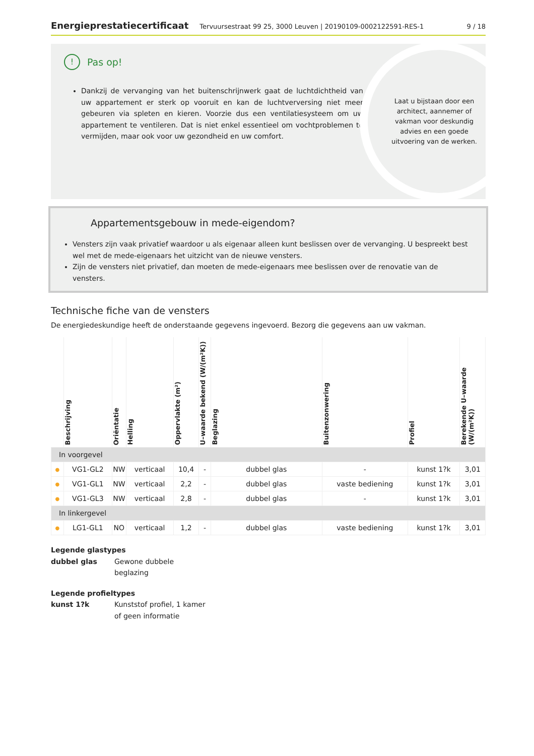Energieprestatiecertificaat Tervuursestraat 99 25, 3000 Leuven | 20190109-0002122591-RES-1 9 / 18
! Pas op!
Dankzij de vervanging van het buitenschrijnwerk gaat de luchtdichtheid van uw appartement er sterk op vooruit en kan de luchtverversing niet meer gebeuren via spleten en kieren. Voorzie dus een ventilatiesysteem om uw appartement te ventileren. Dat is niet enkel essentieel om vochtproblemen te vermijden, maar ook voor uw gezondheid en uw comfort.
Laat u bijstaan door een architect, aannemer of vakman voor deskundig advies en een goede uitvoering van de werken.
Appartementsgebouw in mede-eigendom?
Vensters zijn vaak privatief waardoor u als eigenaar alleen kunt beslissen over de vervanging. U bespreekt best wel met de mede-eigenaars het uitzicht van de nieuwe vensters.
Zijn de vensters niet privatief, dan moeten de mede-eigenaars mee beslissen over de renovatie van de vensters.
Technische fiche van de vensters
De energiedeskundige heeft de onderstaande gegevens ingevoerd. Bezorg die gegevens aan uw vakman.
| | Beschrijving | Oriëntatie | Helling | Oppervlakte (m²) | U–waarde bekend (W/(m²K)) | Beglazing | Buitenzonwering | Profiel | Berekende U–waarde (W/(m²K)) |
| --- | --- | --- | --- | --- | --- | --- | --- | --- | --- |
| In voorgevel | | | | | | | | | |
| ● | VG1-GL2 | NW | verticaal | 10,4 | - | dubbel glas | - | kunst 1?k | 3,01 |
| ● | VG1-GL1 | NW | verticaal | 2,2 | - | dubbel glas | vaste bediening | kunst 1?k | 3,01 |
| ● | VG1-GL3 | NW | verticaal | 2,8 | - | dubbel glas | - | kunst 1?k | 3,01 |
| In linkergevel | | | | | | | | | |
| ● | LG1-GL1 | NO | verticaal | 1,2 | - | dubbel glas | vaste bediening | kunst 1?k | 3,01 |
Legende glastypes
dubbel glas Gewone dubbele
beglazing
Legende profieltypes
kunst 1?k Kunststof profiel, 1 kamer
of geen informatie